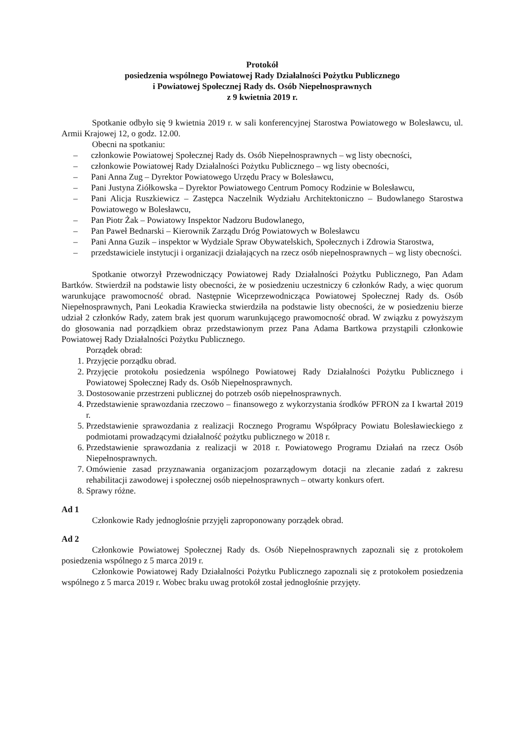Protokół
posiedzenia wspólnego Powiatowej Rady Działalności Pożytku Publicznego
i Powiatowej Społecznej Rady ds. Osób Niepełnosprawnych
z 9 kwietnia 2019 r.
Spotkanie odbyło się 9 kwietnia 2019 r. w sali konferencyjnej Starostwa Powiatowego w Bolesławcu, ul. Armii Krajowej 12, o godz. 12.00.
Obecni na spotkaniu:
– członkowie Powiatowej Społecznej Rady ds. Osób Niepełnosprawnych – wg listy obecności,
– członkowie Powiatowej Rady Działalności Pożytku Publicznego – wg listy obecności,
– Pani Anna Zug – Dyrektor Powiatowego Urzędu Pracy w Bolesławcu,
– Pani Justyna Ziółkowska – Dyrektor Powiatowego Centrum Pomocy Rodzinie w Bolesławcu,
– Pani Alicja Ruszkiewicz – Zastępca Naczelnik Wydziału Architektoniczno – Budowlanego Starostwa Powiatowego w Bolesławcu,
– Pan Piotr Żak – Powiatowy Inspektor Nadzoru Budowlanego,
– Pan Paweł Bednarski – Kierownik Zarządu Dróg Powiatowych w Bolesławcu
– Pani Anna Guzik – inspektor w Wydziale Spraw Obywatelskich, Społecznych i Zdrowia Starostwa,
– przedstawiciele instytucji i organizacji działających na rzecz osób niepełnosprawnych – wg listy obecności.
Spotkanie otworzył Przewodniczący Powiatowej Rady Działalności Pożytku Publicznego, Pan Adam Bartków. Stwierdził na podstawie listy obecności, że w posiedzeniu uczestniczy 6 członków Rady, a więc quorum warunkujące prawomocność obrad. Następnie Wiceprzewodnicząca Powiatowej Społecznej Rady ds. Osób Niepełnosprawnych, Pani Leokadia Krawiecka stwierdziła na podstawie listy obecności, że w posiedzeniu bierze udział 2 członków Rady, zatem brak jest quorum warunkującego prawomocność obrad. W związku z powyższym do głosowania nad porządkiem obraz przedstawionym przez Pana Adama Bartkowa przystąpili członkowie Powiatowej Rady Działalności Pożytku Publicznego.
Porządek obrad:
1. Przyjęcie porządku obrad.
2. Przyjęcie protokołu posiedzenia wspólnego Powiatowej Rady Działalności Pożytku Publicznego i Powiatowej Społecznej Rady ds. Osób Niepełnosprawnych.
3. Dostosowanie przestrzeni publicznej do potrzeb osób niepełnosprawnych.
4. Przedstawienie sprawozdania rzeczowo – finansowego z wykorzystania środków PFRON za I kwartał 2019 r.
5. Przedstawienie sprawozdania z realizacji Rocznego Programu Współpracy Powiatu Bolesławieckiego z podmiotami prowadzącymi działalność pożytku publicznego w 2018 r.
6. Przedstawienie sprawozdania z realizacji w 2018 r. Powiatowego Programu Działań na rzecz Osób Niepełnosprawnych.
7. Omówienie zasad przyznawania organizacjom pozarządowym dotacji na zlecanie zadań z zakresu rehabilitacji zawodowej i społecznej osób niepełnosprawnych – otwarty konkurs ofert.
8. Sprawy różne.
Ad 1
Członkowie Rady jednogłośnie przyjęli zaproponowany porządek obrad.
Ad 2
Członkowie Powiatowej Społecznej Rady ds. Osób Niepełnosprawnych zapoznali się z protokołem posiedzenia wspólnego z 5 marca 2019 r.
Członkowie Powiatowej Rady Działalności Pożytku Publicznego zapoznali się z protokołem posiedzenia wspólnego z 5 marca 2019 r. Wobec braku uwag protokół został jednogłośnie przyjęty.